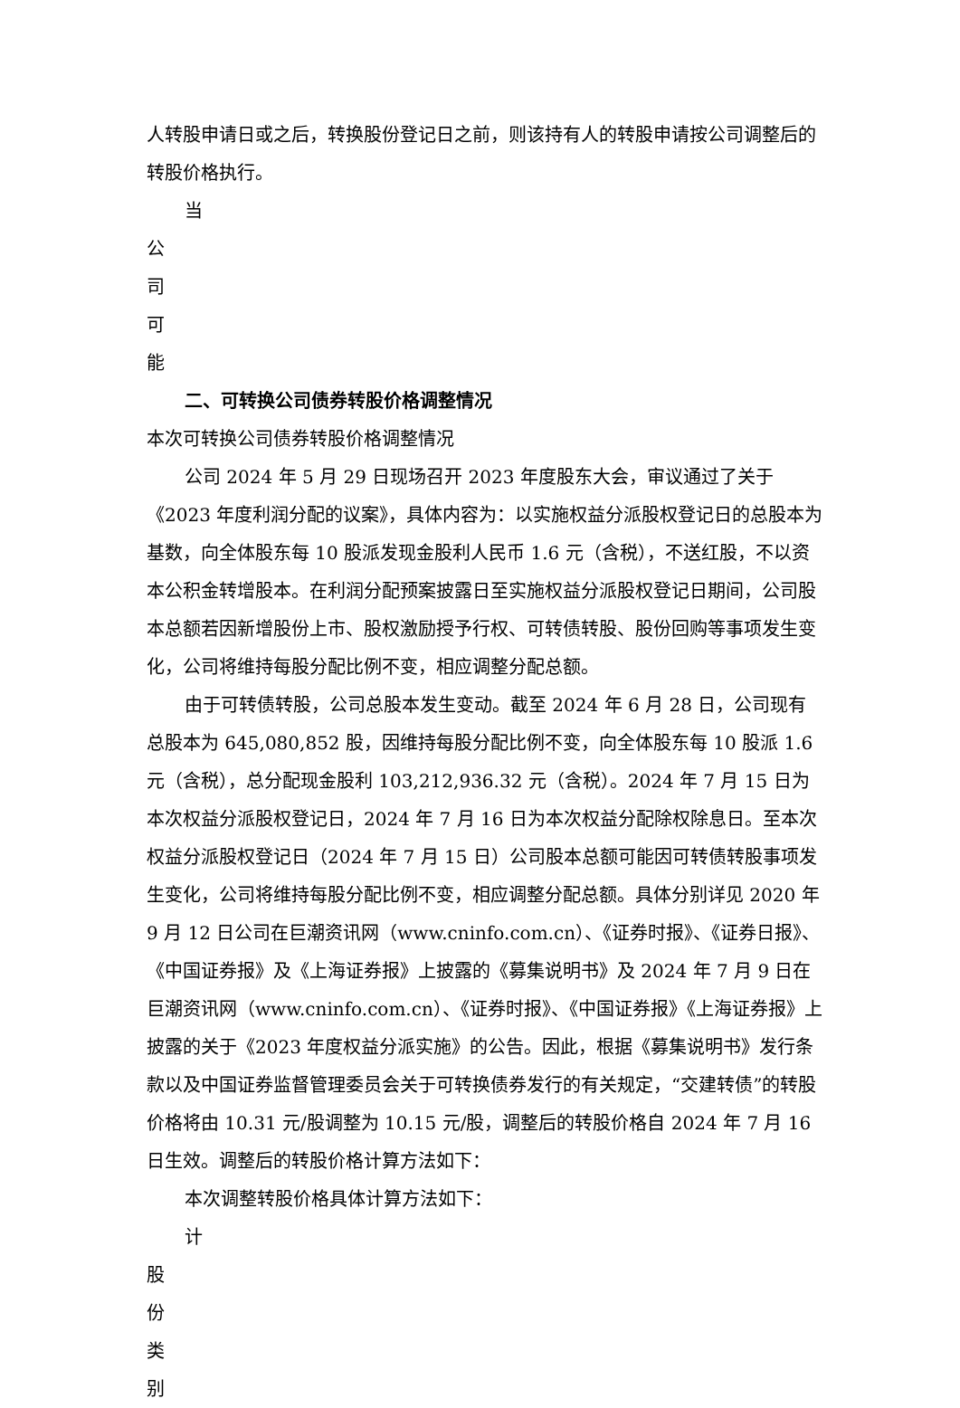人转股申请日或之后，转换股份登记日之前，则该持有人的转股申请按公司调整后的转股价格执行。
当
公
司
可
能
二、可转换公司债券转股价格调整情况
本次可转换公司债券转股价格调整情况
公司 2024 年 5 月 29 日现场召开 2023 年度股东大会，审议通过了关于《2023 年度利润分配的议案》，具体内容为：以实施权益分派股权登记日的总股本为基数，向全体股东每 10 股派发现金股利人民币 1.6 元（含税），不送红股，不以资本公积金转增股本。在利润分配预案披露日至实施权益分派股权登记日期间，公司股本总额若因新增股份上市、股权激励授予行权、可转债转股、股份回购等事项发生变化，公司将维持每股分配比例不变，相应调整分配总额。
由于可转债转股，公司总股本发生变动。截至 2024 年 6 月 28 日，公司现有总股本为 645,080,852 股，因维持每股分配比例不变，向全体股东每 10 股派 1.6 元（含税），总分配现金股利 103,212,936.32 元（含税）。2024 年 7 月 15 日为本次权益分派股权登记日，2024 年 7 月 16 日为本次权益分配除权除息日。至本次权益分派股权登记日（2024 年 7 月 15 日）公司股本总额可能因可转债转股事项发生变化，公司将维持每股分配比例不变，相应调整分配总额。具体分别详见 2020 年 9 月 12 日公司在巨潮资讯网（www.cninfo.com.cn）、《证券时报》、《证券日报》、《中国证券报》及《上海证券报》上披露的《募集说明书》及 2024 年 7 月 9 日在巨潮资讯网（www.cninfo.com.cn）、《证券时报》、《中国证券报》《上海证券报》上披露的关于《2023 年度权益分派实施》的公告。因此，根据《募集说明书》发行条款以及中国证券监督管理委员会关于可转换债券发行的有关规定，“交建转债”的转股价格将由 10.31 元/股调整为 10.15 元/股，调整后的转股价格自 2024 年 7 月 16 日生效。调整后的转股价格计算方法如下：
本次调整转股价格具体计算方法如下：
计
股
份
类
别